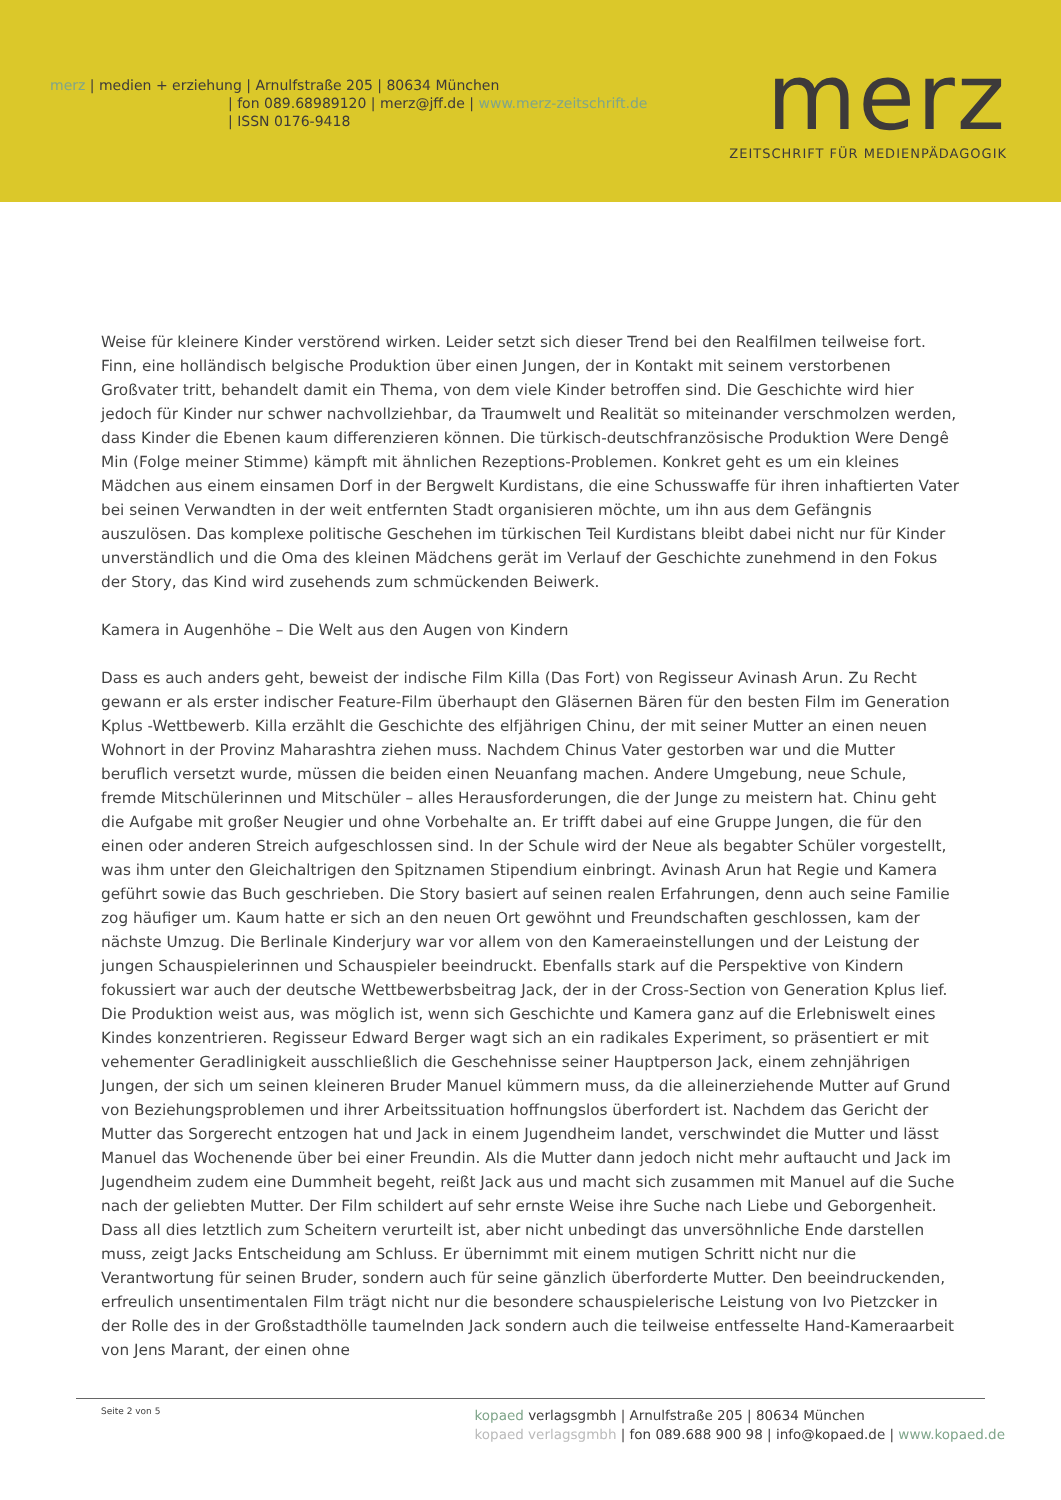merz | medien + erziehung | Arnulfstraße 205 | 80634 München
| fon 089.68989120 | merz@jff.de | www.merz-zeitschrift.de
| ISSN 0176-9418
merz
ZEITSCHRIFT FÜR MEDIENPÄDAGOGIK
Weise für kleinere Kinder verstörend wirken. Leider setzt sich dieser Trend bei den Realfilmen teilweise fort. Finn, eine holländisch belgische Produktion über einen Jungen, der in Kontakt mit seinem verstorbenen Großvater tritt, behandelt damit ein Thema, von dem viele Kinder betroffen sind. Die Geschichte wird hier jedoch für Kinder nur schwer nachvollziehbar, da Traumwelt und Realität so miteinander verschmolzen werden, dass Kinder die Ebenen kaum differenzieren können. Die türkisch-deutschfranzösische Produktion Were Dengê Min (Folge meiner Stimme) kämpft mit ähnlichen Rezeptions-Problemen. Konkret geht es um ein kleines Mädchen aus einem einsamen Dorf in der Bergwelt Kurdistans, die eine Schusswaffe für ihren inhaftierten Vater bei seinen Verwandten in der weit entfernten Stadt organisieren möchte, um ihn aus dem Gefängnis auszulösen. Das komplexe politische Geschehen im türkischen Teil Kurdistans bleibt dabei nicht nur für Kinder unverständlich und die Oma des kleinen Mädchens gerät im Verlauf der Geschichte zunehmend in den Fokus der Story, das Kind wird zusehends zum schmückenden Beiwerk.
Kamera in Augenhöhe – Die Welt aus den Augen von Kindern
Dass es auch anders geht, beweist der indische Film Killa (Das Fort) von Regisseur Avinash Arun. Zu Recht gewann er als erster indischer Feature-Film überhaupt den Gläsernen Bären für den besten Film im Generation Kplus -Wettbewerb. Killa erzählt die Geschichte des elfjährigen Chinu, der mit seiner Mutter an einen neuen Wohnort in der Provinz Maharashtra ziehen muss. Nachdem Chinus Vater gestorben war und die Mutter beruflich versetzt wurde, müssen die beiden einen Neuanfang machen. Andere Umgebung, neue Schule, fremde Mitschülerinnen und Mitschüler – alles Herausforderungen, die der Junge zu meistern hat. Chinu geht die Aufgabe mit großer Neugier und ohne Vorbehalte an. Er trifft dabei auf eine Gruppe Jungen, die für den einen oder anderen Streich aufgeschlossen sind. In der Schule wird der Neue als begabter Schüler vorgestellt, was ihm unter den Gleichaltrigen den Spitznamen Stipendium einbringt. Avinash Arun hat Regie und Kamera geführt sowie das Buch geschrieben. Die Story basiert auf seinen realen Erfahrungen, denn auch seine Familie zog häufiger um. Kaum hatte er sich an den neuen Ort gewöhnt und Freundschaften geschlossen, kam der nächste Umzug. Die Berlinale Kinderjury war vor allem von den Kameraeinstellungen und der Leistung der jungen Schauspielerinnen und Schauspieler beeindruckt. Ebenfalls stark auf die Perspektive von Kindern fokussiert war auch der deutsche Wettbewerbsbeitrag Jack, der in der Cross-Section von Generation Kplus lief. Die Produktion weist aus, was möglich ist, wenn sich Geschichte und Kamera ganz auf die Erlebniswelt eines Kindes konzentrieren. Regisseur Edward Berger wagt sich an ein radikales Experiment, so präsentiert er mit vehementer Geradlinigkeit ausschließlich die Geschehnisse seiner Hauptperson Jack, einem zehnjährigen Jungen, der sich um seinen kleineren Bruder Manuel kümmern muss, da die alleinerziehende Mutter auf Grund von Beziehungsproblemen und ihrer Arbeitssituation hoffnungslos überfordert ist. Nachdem das Gericht der Mutter das Sorgerecht entzogen hat und Jack in einem Jugendheim landet, verschwindet die Mutter und lässt Manuel das Wochenende über bei einer Freundin. Als die Mutter dann jedoch nicht mehr auftaucht und Jack im Jugendheim zudem eine Dummheit begeht, reißt Jack aus und macht sich zusammen mit Manuel auf die Suche nach der geliebten Mutter. Der Film schildert auf sehr ernste Weise ihre Suche nach Liebe und Geborgenheit. Dass all dies letztlich zum Scheitern verurteilt ist, aber nicht unbedingt das unversöhnliche Ende darstellen muss, zeigt Jacks Entscheidung am Schluss. Er übernimmt mit einem mutigen Schritt nicht nur die Verantwortung für seinen Bruder, sondern auch für seine gänzlich überforderte Mutter. Den beeindruckenden, erfreulich unsentimentalen Film trägt nicht nur die besondere schauspielerische Leistung von Ivo Pietzcker in der Rolle des in der Großstadthölle taumelnden Jack sondern auch die teilweise entfesselte Hand-Kameraarbeit von Jens Marant, der einen ohne
Seite 2 von 5
kopaed verlagsgmbh | Arnulfstraße 205 | 80634 München
kopaed verlagsgmbh | fon 089.688 900 98 | info@kopaed.de | www.kopaed.de